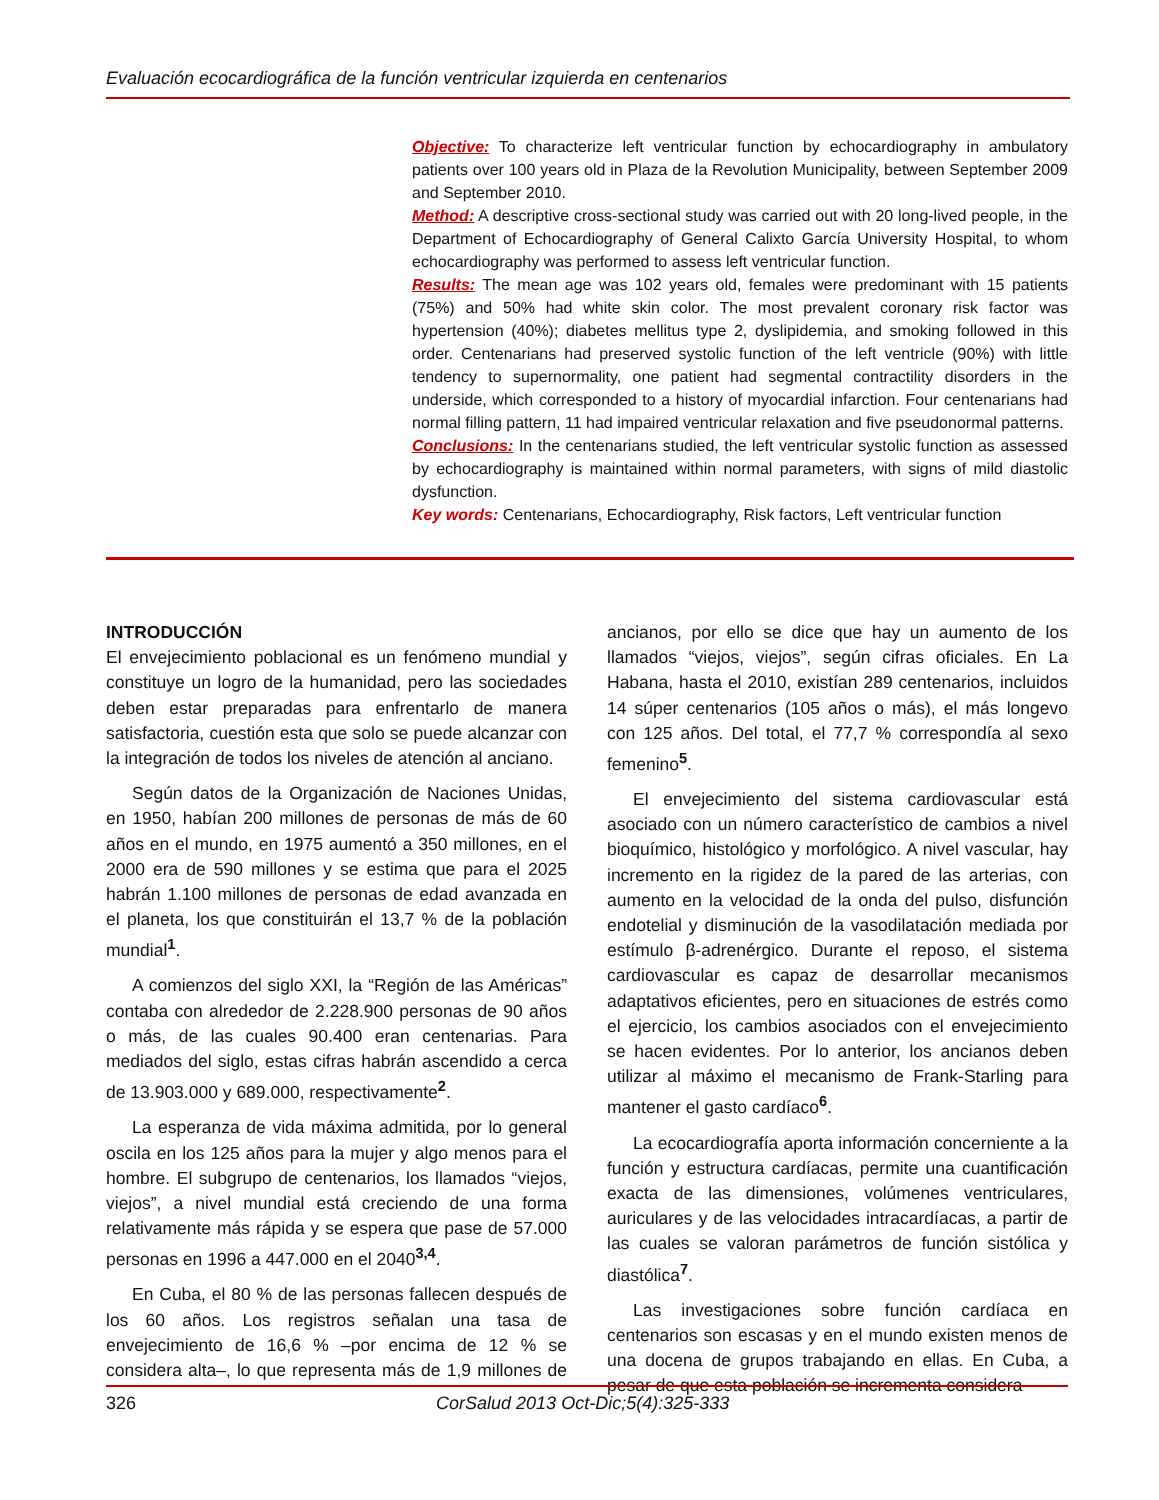Evaluación ecocardiográfica de la función ventricular izquierda en centenarios
Objective: To characterize left ventricular function by echocardiography in ambulatory patients over 100 years old in Plaza de la Revolution Municipality, between September 2009 and September 2010.
Method: A descriptive cross-sectional study was carried out with 20 long-lived people, in the Department of Echocardiography of General Calixto García University Hospital, to whom echocardiography was performed to assess left ventricular function.
Results: The mean age was 102 years old, females were predominant with 15 patients (75%) and 50% had white skin color. The most prevalent coronary risk factor was hypertension (40%); diabetes mellitus type 2, dyslipidemia, and smoking followed in this order. Centenarians had preserved systolic function of the left ventricle (90%) with little tendency to supernormality, one patient had segmental contractility disorders in the underside, which corresponded to a history of myocardial infarction. Four centenarians had normal filling pattern, 11 had impaired ventricular relaxation and five pseudonormal patterns.
Conclusions: In the centenarians studied, the left ventricular systolic function as assessed by echocardiography is maintained within normal parameters, with signs of mild diastolic dysfunction.
Key words: Centenarians, Echocardiography, Risk factors, Left ventricular function
INTRODUCCIÓN
El envejecimiento poblacional es un fenómeno mundial y constituye un logro de la humanidad, pero las sociedades deben estar preparadas para enfrentarlo de manera satisfactoria, cuestión esta que solo se puede alcanzar con la integración de todos los niveles de atención al anciano.
Según datos de la Organización de Naciones Unidas, en 1950, habían 200 millones de personas de más de 60 años en el mundo, en 1975 aumentó a 350 millones, en el 2000 era de 590 millones y se estima que para el 2025 habrán 1.100 millones de personas de edad avanzada en el planeta, los que constituirán el 13,7 % de la población mundial<sup>1</sup>.
A comienzos del siglo XXI, la “Región de las Américas” contaba con alrededor de 2.228.900 personas de 90 años o más, de las cuales 90.400 eran centenarias. Para mediados del siglo, estas cifras habrán ascendido a cerca de 13.903.000 y 689.000, respectivamente<sup>2</sup>.
La esperanza de vida máxima admitida, por lo general oscila en los 125 años para la mujer y algo menos para el hombre. El subgrupo de centenarios, los llamados “viejos, viejos”, a nivel mundial está creciendo de una forma relativamente más rápida y se espera que pase de 57.000 personas en 1996 a 447.000 en el 2040<sup>3,4</sup>.
En Cuba, el 80 % de las personas fallecen después de los 60 años. Los registros señalan una tasa de envejecimiento de 16,6 % –por encima de 12 % se considera alta–, lo que representa más de 1,9 millones de ancianos, por ello se dice que hay un aumento de los llamados “viejos, viejos”, según cifras oficiales. En La Habana, hasta el 2010, existían 289 centenarios, incluidos 14 súper centenarios (105 años o más), el más longevo con 125 años. Del total, el 77,7 % correspondía al sexo femenino<sup>5</sup>.
El envejecimiento del sistema cardiovascular está asociado con un número característico de cambios a nivel bioquímico, histológico y morfológico. A nivel vascular, hay incremento en la rigidez de la pared de las arterias, con aumento en la velocidad de la onda del pulso, disfunción endotelial y disminución de la vasodilatación mediada por estímulo β-adrenérgico. Durante el reposo, el sistema cardiovascular es capaz de desarrollar mecanismos adaptativos eficientes, pero en situaciones de estrés como el ejercicio, los cambios asociados con el envejecimiento se hacen evidentes. Por lo anterior, los ancianos deben utilizar al máximo el mecanismo de Frank-Starling para mantener el gasto cardíaco<sup>6</sup>.
La ecocardiografía aporta información concerniente a la función y estructura cardíacas, permite una cuantificación exacta de las dimensiones, volúmenes ventriculares, auriculares y de las velocidades intracardíacas, a partir de las cuales se valoran parámetros de función sistólica y diastólica<sup>7</sup>.
Las investigaciones sobre función cardíaca en centenarios son escasas y en el mundo existen menos de una docena de grupos trabajando en ellas. En Cuba, a pesar de que esta población se incrementa considera-
326 CorSalud 2013 Oct-Dic;5(4):325-333